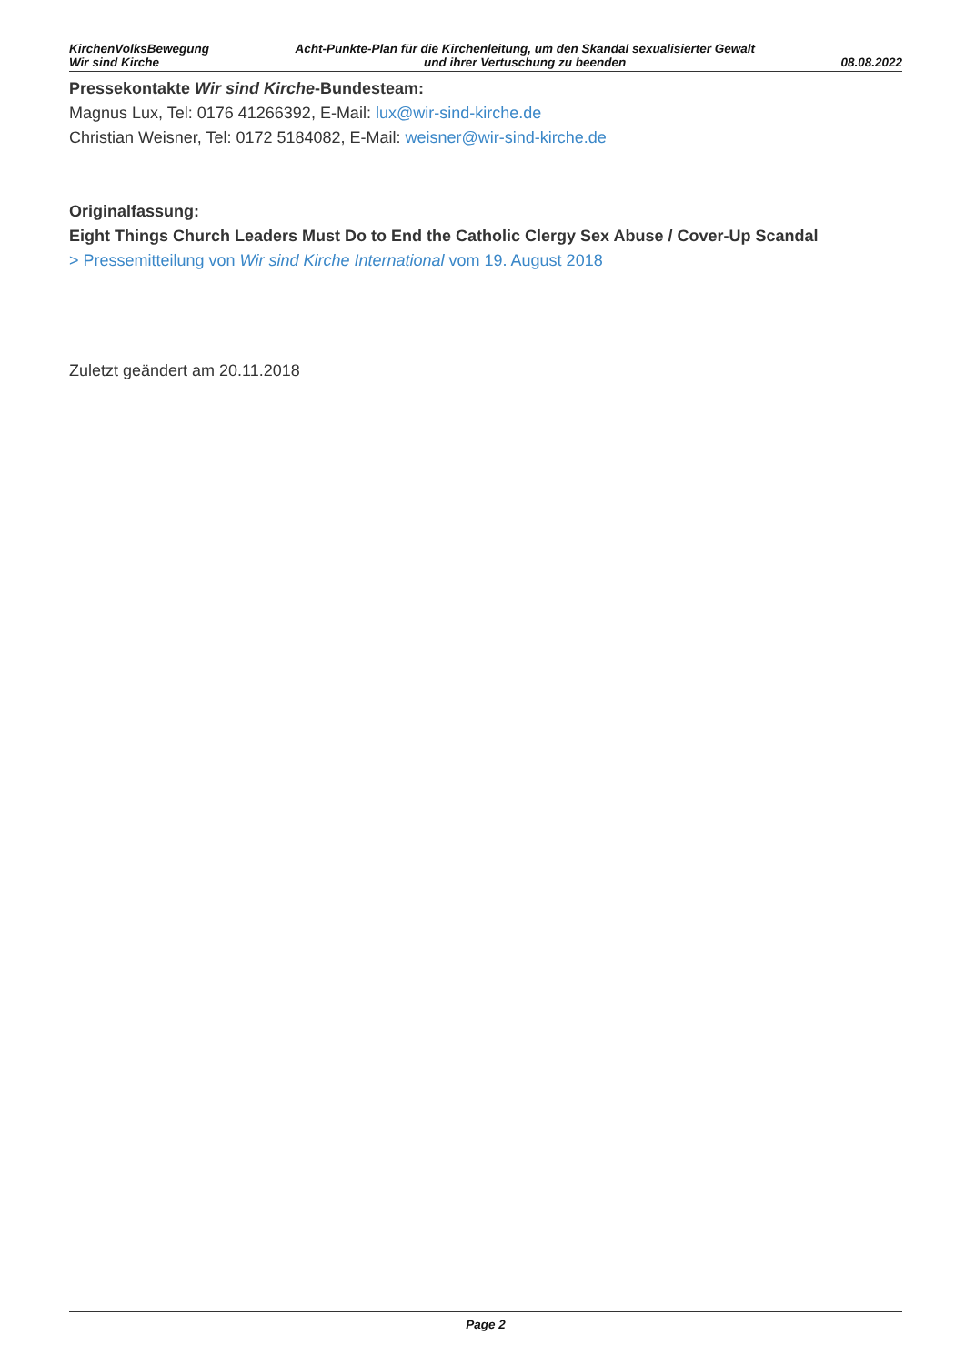KirchenVolksBewegung
Wir sind Kirche
Acht-Punkte-Plan für die Kirchenleitung, um den Skandal sexualisierter Gewalt
und ihrer Vertuschung zu beenden
08.08.2022
Pressekontakte Wir sind Kirche-Bundesteam:
Magnus Lux, Tel: 0176 41266392, E-Mail: lux@wir-sind-kirche.de
Christian Weisner, Tel: 0172 5184082, E-Mail: weisner@wir-sind-kirche.de
Originalfassung:
Eight Things Church Leaders Must Do to End the Catholic Clergy Sex Abuse / Cover-Up Scandal
> Pressemitteilung von Wir sind Kirche International vom 19. August 2018
Zuletzt geändert am 20.11.2018
Page 2